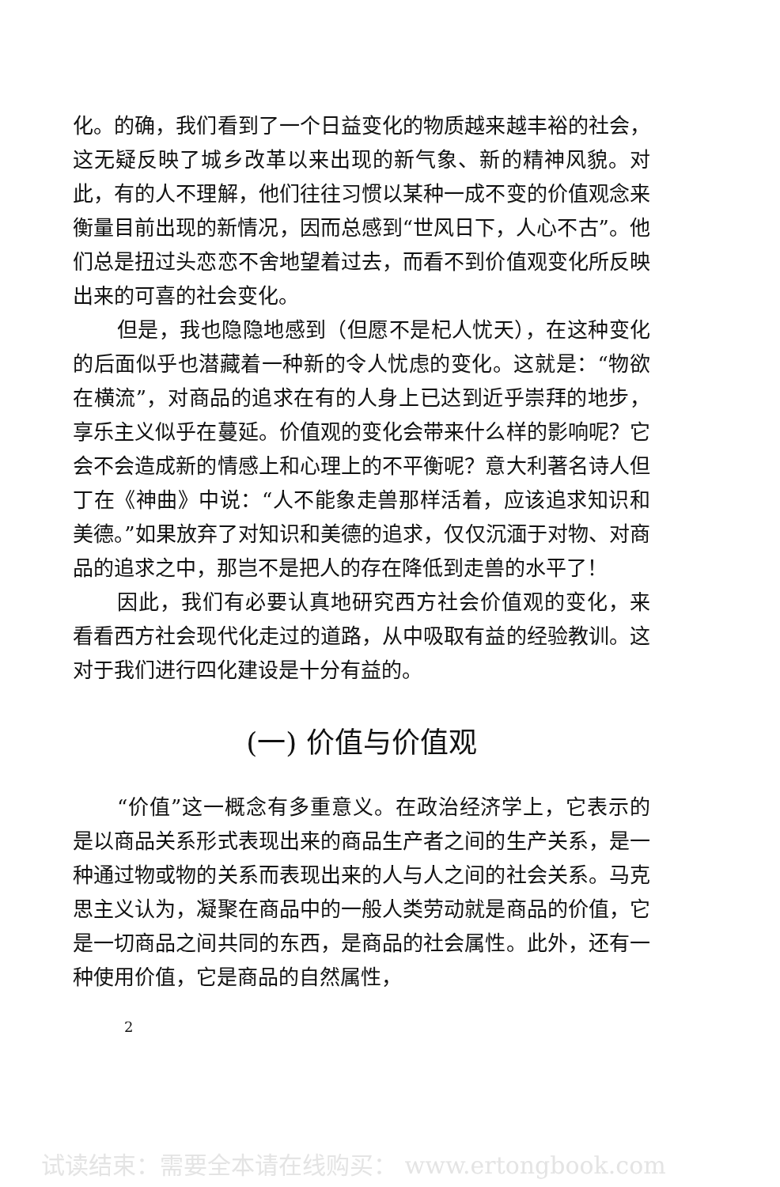化。的确，我们看到了一个日益变化的物质越来越丰裕的社会，这无疑反映了城乡改革以来出现的新气象、新的精神风貌。对此，有的人不理解，他们往往习惯以某种一成不变的价值观念来衡量目前出现的新情况，因而总感到“世风日下，人心不古”。他们总是扭过头恋恋不舍地望着过去，而看不到价值观变化所反映出来的可喜的社会变化。
但是，我也隐隐地感到（但愿不是杞人忧天），在这种变化的后面似乎也潜藏着一种新的令人忧虑的变化。这就是：“物欲在横流”，对商品的追求在有的人身上已达到近乎崇拜的地步，享乐主义似乎在蔓延。价值观的变化会带来什么样的影响呢？它会不会造成新的情感上和心理上的不平衡呢？意大利著名诗人但丁在《神曲》中说：“人不能象走兽那样活着，应该追求知识和美德。”如果放弃了对知识和美德的追求，仅仅沉湎于对物、对商品的追求之中，那岂不是把人的存在降低到走兽的水平了！
因此，我们有必要认真地研究西方社会价值观的变化，来看看西方社会现代化走过的道路，从中吸取有益的经验教训。这对于我们进行四化建设是十分有益的。
(一) 价值与价值观
“价值”这一概念有多重意义。在政治经济学上，它表示的是以商品关系形式表现出来的商品生产者之间的生产关系，是一种通过物或物的关系而表现出来的人与人之间的社会关系。马克思主义认为，凝聚在商品中的一般人类劳动就是商品的价值，它是一切商品之间共同的东西，是商品的社会属性。此外，还有一种使用价值，它是商品的自然属性，
2
试读结束：需要全本请在线购买： www.ertongbook.com